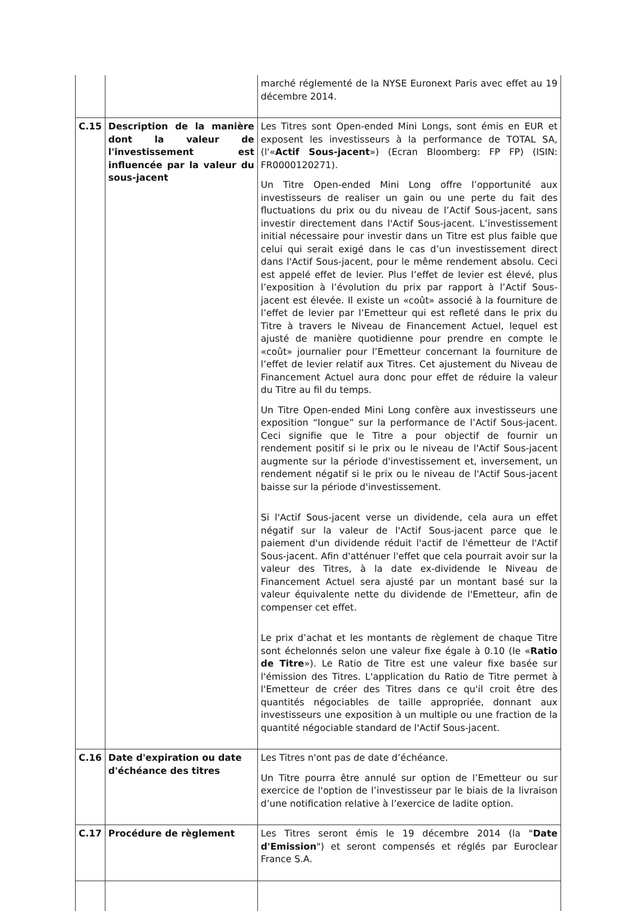| | | marché réglementé de la NYSE Euronext Paris avec effet au 19 décembre 2014. |
| C.15 | Description de la manière dont la valeur de l'investissement est influencée par la valeur du sous-jacent | Les Titres sont Open-ended Mini Longs, sont émis en EUR et exposent les investisseurs à la performance de TOTAL SA, (l'« Actif Sous-jacent ») (Ecran Bloomberg: FP FP) (ISIN: FR0000120271). Un Titre Open-ended Mini Long offre l’opportunité aux investisseurs de realiser un gain ou une perte du fait des fluctuations du prix ou du niveau de l’Actif Sous-jacent, sans investir directement dans l'Actif Sous-jacent. L’investissement initial nécessaire pour investir dans un Titre est plus faible que celui qui serait exigé dans le cas d’un investissement direct dans l'Actif Sous-jacent, pour le même rendement absolu. Ceci est appelé effet de levier. Plus l’effet de levier est élevé, plus l’exposition à l’évolution du prix par rapport à l’Actif Sous-jacent est élevée. Il existe un «coût» associé à la fourniture de l’effet de levier par l’Emetteur qui est refleté dans le prix du Titre à travers le Niveau de Financement Actuel, lequel est ajusté de manière quotidienne pour prendre en compte le «coût» journalier pour l’Emetteur concernant la fourniture de l’effet de levier relatif aux Titres. Cet ajustement du Niveau de Financement Actuel aura donc pour effet de réduire la valeur du Titre au fil du temps. Un Titre Open-ended Mini Long confère aux investisseurs une exposition “longue” sur la performance de l’Actif Sous-jacent. Ceci signifie que le Titre a pour objectif de fournir un rendement positif si le prix ou le niveau de l'Actif Sous-jacent augmente sur la période d'investissement et, inversement, un rendement négatif si le prix ou le niveau de l'Actif Sous-jacent baisse sur la période d'investissement. Si l'Actif Sous-jacent verse un dividende, cela aura un effet négatif sur la valeur de l'Actif Sous-jacent parce que le paiement d'un dividende réduit l'actif de l'émetteur de l'Actif Sous-jacent. Afin d'atténuer l'effet que cela pourrait avoir sur la valeur des Titres, à la date ex-dividende le Niveau de Financement Actuel sera ajusté par un montant basé sur la valeur équivalente nette du dividende de l'Emetteur, afin de compenser cet effet. Le prix d’achat et les montants de règlement de chaque Titre sont échelonnés selon une valeur fixe égale à 0.10 (le « Ratio de Titre »). Le Ratio de Titre est une valeur fixe basée sur l'émission des Titres. L'application du Ratio de Titre permet à l'Emetteur de créer des Titres dans ce qu'il croit être des quantités négociables de taille appropriée, donnant aux investisseurs une exposition à un multiple ou une fraction de la quantité négociable standard de l'Actif Sous-jacent. |
| C.16 | Date d'expiration ou date d'échéance des titres | Les Titres n'ont pas de date d’échéance. Un Titre pourra être annulé sur option de l’Emetteur ou sur exercice de l'option de l’investisseur par le biais de la livraison d’une notification relative à l’exercice de ladite option. |
| C.17 | Procédure de règlement | Les Titres seront émis le 19 décembre 2014 (la " Date d'Emission ") et seront compensés et réglés par Euroclear France S.A. |